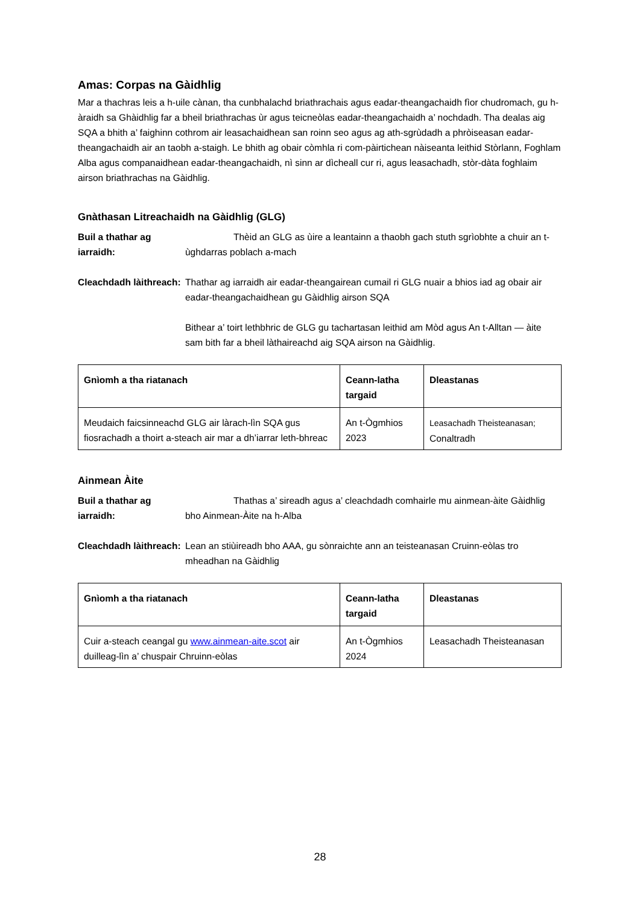Amas: Corpas na Gàidhlig
Mar a thachras leis a h-uile cànan, tha cunbhalachd briathrachais agus eadar-theangachaidh fìor chudromach, gu h-àraidh sa Ghàidhlig far a bheil briathrachas ùr agus teicneòlas eadar-theangachaidh a’ nochdadh. Tha dealas aig SQA a bhith a’ faighinn cothrom air leasachaidhean san roinn seo agus ag ath-sgrùdadh a phròiseasan eadar-theangachaidh air an taobh a-staigh. Le bhith ag obair còmhla ri com-pàirtichean nàiseanta leithid Stòrlann, Foghlam Alba agus companaidhean eadar-theangachaidh, nì sinn ar dìcheall cur ri, agus leasachadh, stòr-dàta foghlaim airson briathrachas na Gàidhlig.
Gnàthasan Litreachaidh na Gàidhlig (GLG)
Buil a thathar ag iarraidh:
Thèid an GLG as ùire a leantainn a thaobh gach stuth sgrìobhte a chuir an t-ùghdarras poblach a-mach
Cleachdadh làithreach:
Thathar ag iarraidh air eadar-theangairean cumail ri GLG nuair a bhios iad ag obair air eadar-theangachaidhean gu Gàidhlig airson SQA
Bithear a’ toirt lethbhric de GLG gu tachartasan leithid am Mòd agus An t-Alltan — àite sam bith far a bheil làthaireachd aig SQA airson na Gàidhlig.
| Gnìomh a tha riatanach | Ceann-latha targaid | Dleastanas |
| --- | --- | --- |
| Meudaich faicsinneachd GLG air làrach-lìn SQA gus fiosrachadh a thoirt a-steach air mar a dh’iarrar leth-bhreac | An t-Ògmhios 2023 | Leasachadh Theisteanasan; Conaltradh |
Ainmean Àite
Buil a thathar ag iarraidh:
Thathas a’ sireadh agus a’ cleachdadh comhairle mu ainmean-àite Gàidhlig bho Ainmean-Àite na h-Alba
Cleachdadh làithreach:
Lean an stiùireadh bho AAA, gu sònraichte ann an teisteanasan Cruinn-eòlas tro mheadhan na Gàidhlig
| Gnìomh a tha riatanach | Ceann-latha targaid | Dleastanas |
| --- | --- | --- |
| Cuir a-steach ceangal gu www.ainmean-aite.scot air duilleag-lìn a’ chuspair Chruinn-eòlas | An t-Ògmhios 2024 | Leasachadh Theisteanasan |
28